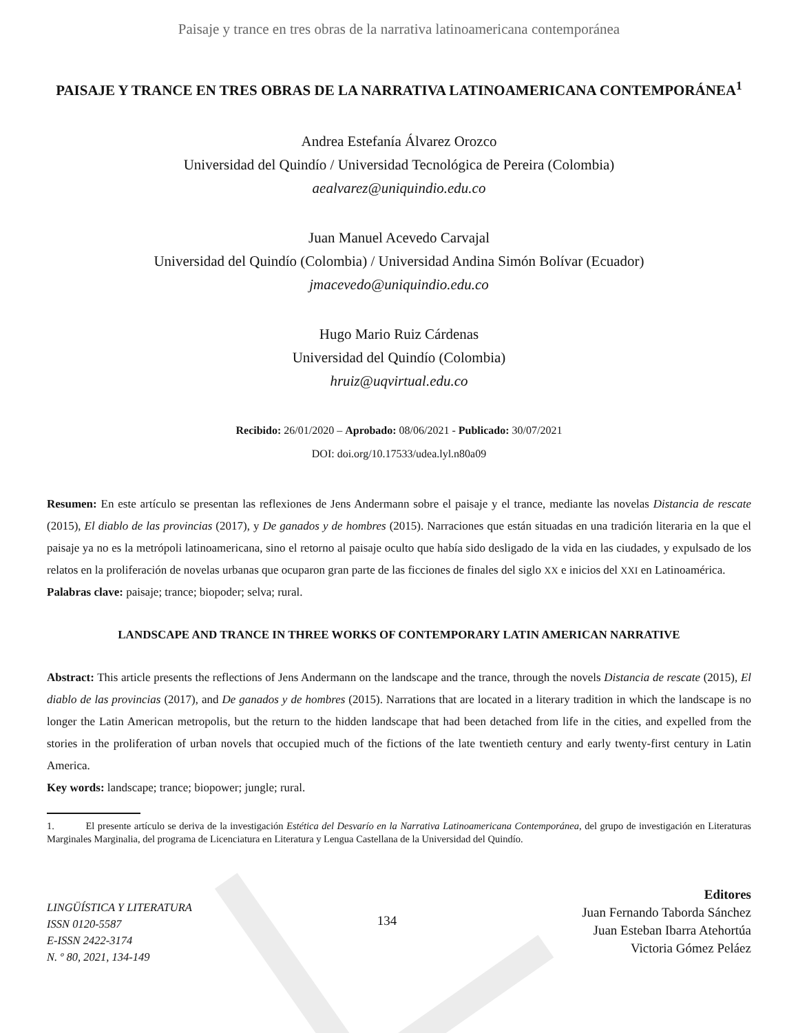Paisaje y trance en tres obras de la narrativa latinoamericana contemporánea
PAISAJE Y TRANCE EN TRES OBRAS DE LA NARRATIVA LATINOAMERICANA CONTEMPORÁNEA<sup>1</sup>
Andrea Estefanía Álvarez Orozco
Universidad del Quindío / Universidad Tecnológica de Pereira (Colombia)
aealvarez@uniquindio.edu.co
Juan Manuel Acevedo Carvajal
Universidad del Quindío (Colombia) / Universidad Andina Simón Bolívar (Ecuador)
jmacevedo@uniquindio.edu.co
Hugo Mario Ruiz Cárdenas
Universidad del Quindío (Colombia)
hruiz@uqvirtual.edu.co
Recibido: 26/01/2020 – Aprobado: 08/06/2021 - Publicado: 30/07/2021
DOI: doi.org/10.17533/udea.lyl.n80a09
Resumen: En este artículo se presentan las reflexiones de Jens Andermann sobre el paisaje y el trance, mediante las novelas Distancia de rescate (2015), El diablo de las provincias (2017), y De ganados y de hombres (2015). Narraciones que están situadas en una tradición literaria en la que el paisaje ya no es la metrópoli latinoamericana, sino el retorno al paisaje oculto que había sido desligado de la vida en las ciudades, y expulsado de los relatos en la proliferación de novelas urbanas que ocuparon gran parte de las ficciones de finales del siglo XX e inicios del XXI en Latinoamérica.
Palabras clave: paisaje; trance; biopoder; selva; rural.
LANDSCAPE AND TRANCE IN THREE WORKS OF CONTEMPORARY LATIN AMERICAN NARRATIVE
Abstract: This article presents the reflections of Jens Andermann on the landscape and the trance, through the novels Distancia de rescate (2015), El diablo de las provincias (2017), and De ganados y de hombres (2015). Narrations that are located in a literary tradition in which the landscape is no longer the Latin American metropolis, but the return to the hidden landscape that had been detached from life in the cities, and expelled from the stories in the proliferation of urban novels that occupied much of the fictions of the late twentieth century and early twenty-first century in Latin America.
Key words: landscape; trance; biopower; jungle; rural.
1. El presente artículo se deriva de la investigación Estética del Desvarío en la Narrativa Latinoamericana Contemporánea, del grupo de investigación en Literaturas Marginales Marginalia, del programa de Licenciatura en Literatura y Lengua Castellana de la Universidad del Quindío.
LINGÜÍSTICA Y LITERATURA
ISSN 0120-5587
E-ISSN 2422-3174
N. º 80, 2021, 134-149
134
Editores
Juan Fernando Taborda Sánchez
Juan Esteban Ibarra Atehortúa
Victoria Gómez Peláez